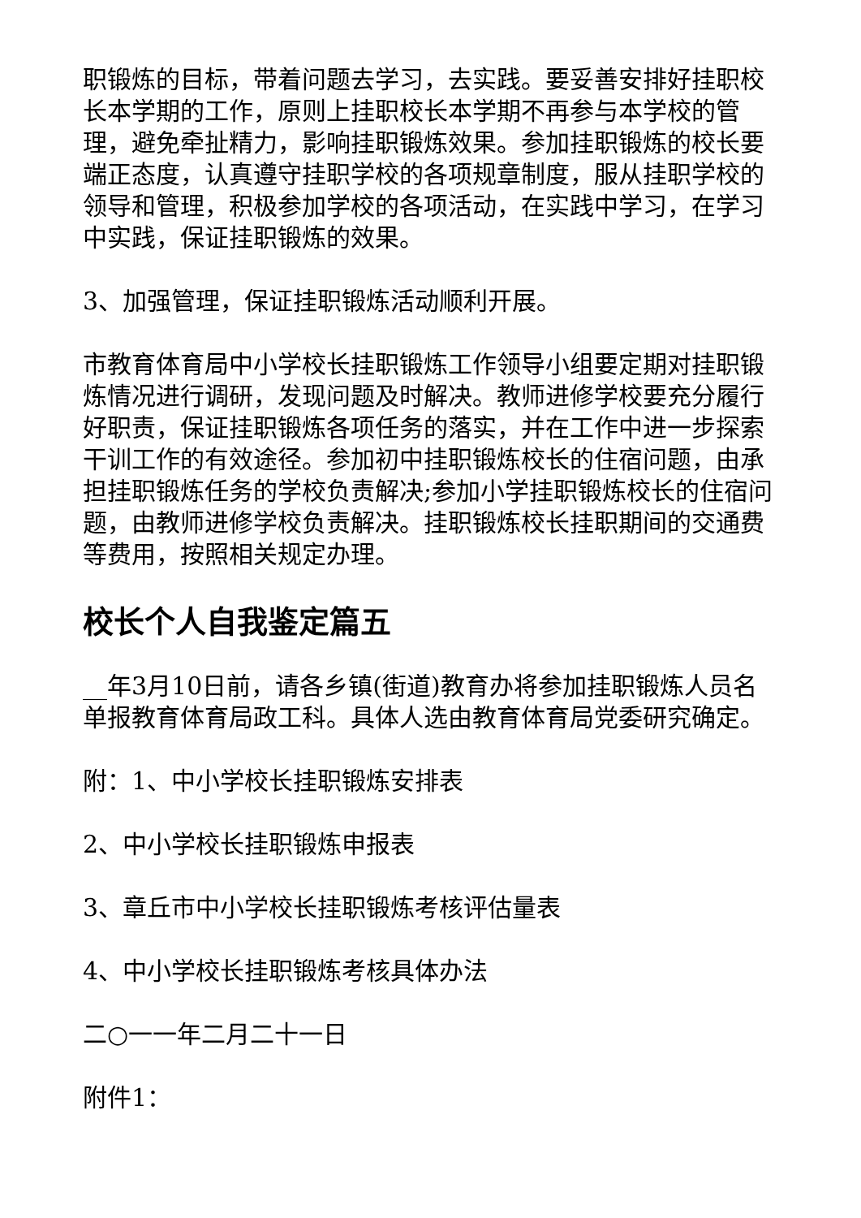职锻炼的目标，带着问题去学习，去实践。要妥善安排好挂职校长本学期的工作，原则上挂职校长本学期不再参与本学校的管理，避免牵扯精力，影响挂职锻炼效果。参加挂职锻炼的校长要端正态度，认真遵守挂职学校的各项规章制度，服从挂职学校的领导和管理，积极参加学校的各项活动，在实践中学习，在学习中实践，保证挂职锻炼的效果。
3、加强管理，保证挂职锻炼活动顺利开展。
市教育体育局中小学校长挂职锻炼工作领导小组要定期对挂职锻炼情况进行调研，发现问题及时解决。教师进修学校要充分履行好职责，保证挂职锻炼各项任务的落实，并在工作中进一步探索干训工作的有效途径。参加初中挂职锻炼校长的住宿问题，由承担挂职锻炼任务的学校负责解决;参加小学挂职锻炼校长的住宿问题，由教师进修学校负责解决。挂职锻炼校长挂职期间的交通费等费用，按照相关规定办理。
校长个人自我鉴定篇五
__年3月10日前，请各乡镇(街道)教育办将参加挂职锻炼人员名单报教育体育局政工科。具体人选由教育体育局党委研究确定。
附：1、中小学校长挂职锻炼安排表
2、中小学校长挂职锻炼申报表
3、章丘市中小学校长挂职锻炼考核评估量表
4、中小学校长挂职锻炼考核具体办法
二○一一年二月二十一日
附件1：